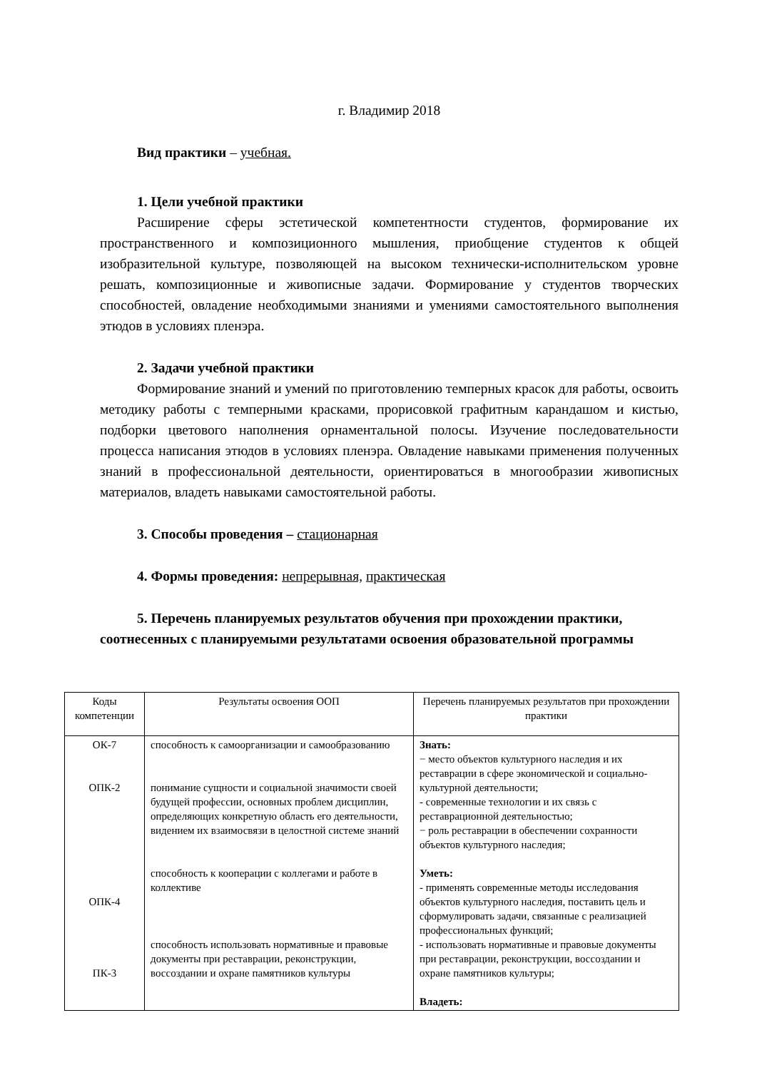г. Владимир 2018
Вид практики – учебная.
1. Цели учебной практики
Расширение сферы эстетической компетентности студентов, формирование их пространственного и композиционного мышления, приобщение студентов к общей изобразительной культуре, позволяющей на высоком технически-исполнительском уровне решать, композиционные и живописные задачи. Формирование у студентов творческих способностей, овладение необходимыми знаниями и умениями самостоятельного выполнения этюдов в условиях пленэра.
2. Задачи учебной практики
Формирование знаний и умений по приготовлению темперных красок для работы, освоить методику работы с темперными красками, прорисовкой графитным карандашом и кистью, подборки цветового наполнения орнаментальной полосы. Изучение последовательности процесса написания этюдов в условиях пленэра. Овладение навыками применения полученных знаний в профессиональной деятельности, ориентироваться в многообразии живописных материалов, владеть навыками самостоятельной работы.
3. Способы проведения – стационарная
4. Формы проведения: непрерывная, практическая
5. Перечень планируемых результатов обучения при прохождении практики, соотнесенных с планируемыми результатами освоения образовательной программы
| Коды компетенции | Результаты освоения ООП | Перечень планируемых результатов при прохождении практики |
| ОК-7 ОПК-2 ОПК-4 ПК-3 | способность к самоорганизации и самообразованию понимание сущности и социальной значимости своей будущей профессии, основных проблем дисциплин, определяющих конкретную область его деятельности, видением их взаимосвязи в целостной системе знаний способность к кооперации с коллегами и работе в коллективе способность использовать нормативные и правовые документы при реставрации, реконструкции, воссоздании и охране памятников культуры | Знать: − место объектов культурного наследия и их реставрации в сфере экономической и социально-культурной деятельности; - современные технологии и их связь с реставрационной деятельностью; − роль реставрации в обеспечении сохранности объектов культурного наследия; Уметь: - применять современные методы исследования объектов культурного наследия, поставить цель и сформулировать задачи, связанные с реализацией профессиональных функций; - использовать нормативные и правовые документы при реставрации, реконструкции, воссоздании и охране памятников культуры; Владеть: |